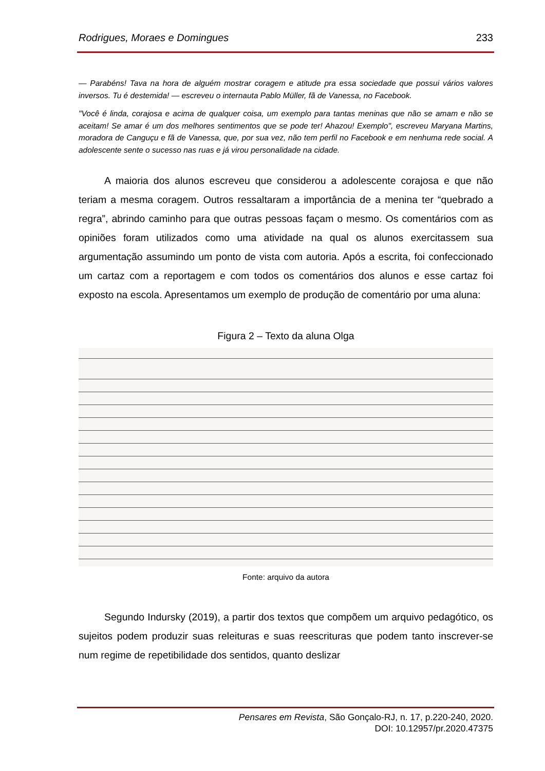Rodrigues, Moraes e Domingues 233
— Parabéns! Tava na hora de alguém mostrar coragem e atitude pra essa sociedade que possui vários valores inversos. Tu é destemida! — escreveu o internauta Pablo Müller, fã de Vanessa, no Facebook.
"Você é linda, corajosa e acima de qualquer coisa, um exemplo para tantas meninas que não se amam e não se aceitam! Se amar é um dos melhores sentimentos que se pode ter! Ahazou! Exemplo", escreveu Maryana Martins, moradora de Canguçu e fã de Vanessa, que, por sua vez, não tem perfil no Facebook e em nenhuma rede social. A adolescente sente o sucesso nas ruas e já virou personalidade na cidade.
A maioria dos alunos escreveu que considerou a adolescente corajosa e que não teriam a mesma coragem. Outros ressaltaram a importância de a menina ter “quebrado a regra”, abrindo caminho para que outras pessoas façam o mesmo. Os comentários com as opiniões foram utilizados como uma atividade na qual os alunos exercitassem sua argumentação assumindo um ponto de vista com autoria. Após a escrita, foi confeccionado um cartaz com a reportagem e com todos os comentários dos alunos e esse cartaz foi exposto na escola. Apresentamos um exemplo de produção de comentário por uma aluna:
Figura 2 – Texto da aluna Olga
Fonte: arquivo da autora
Segundo Indursky (2019), a partir dos textos que compõem um arquivo pedagótico, os sujeitos podem produzir suas releituras e suas reescrituras que podem tanto inscrever-se num regime de repetibilidade dos sentidos, quanto deslizar
Pensares em Revista, São Gonçalo-RJ, n. 17, p.220-240, 2020.
DOI: 10.12957/pr.2020.47375